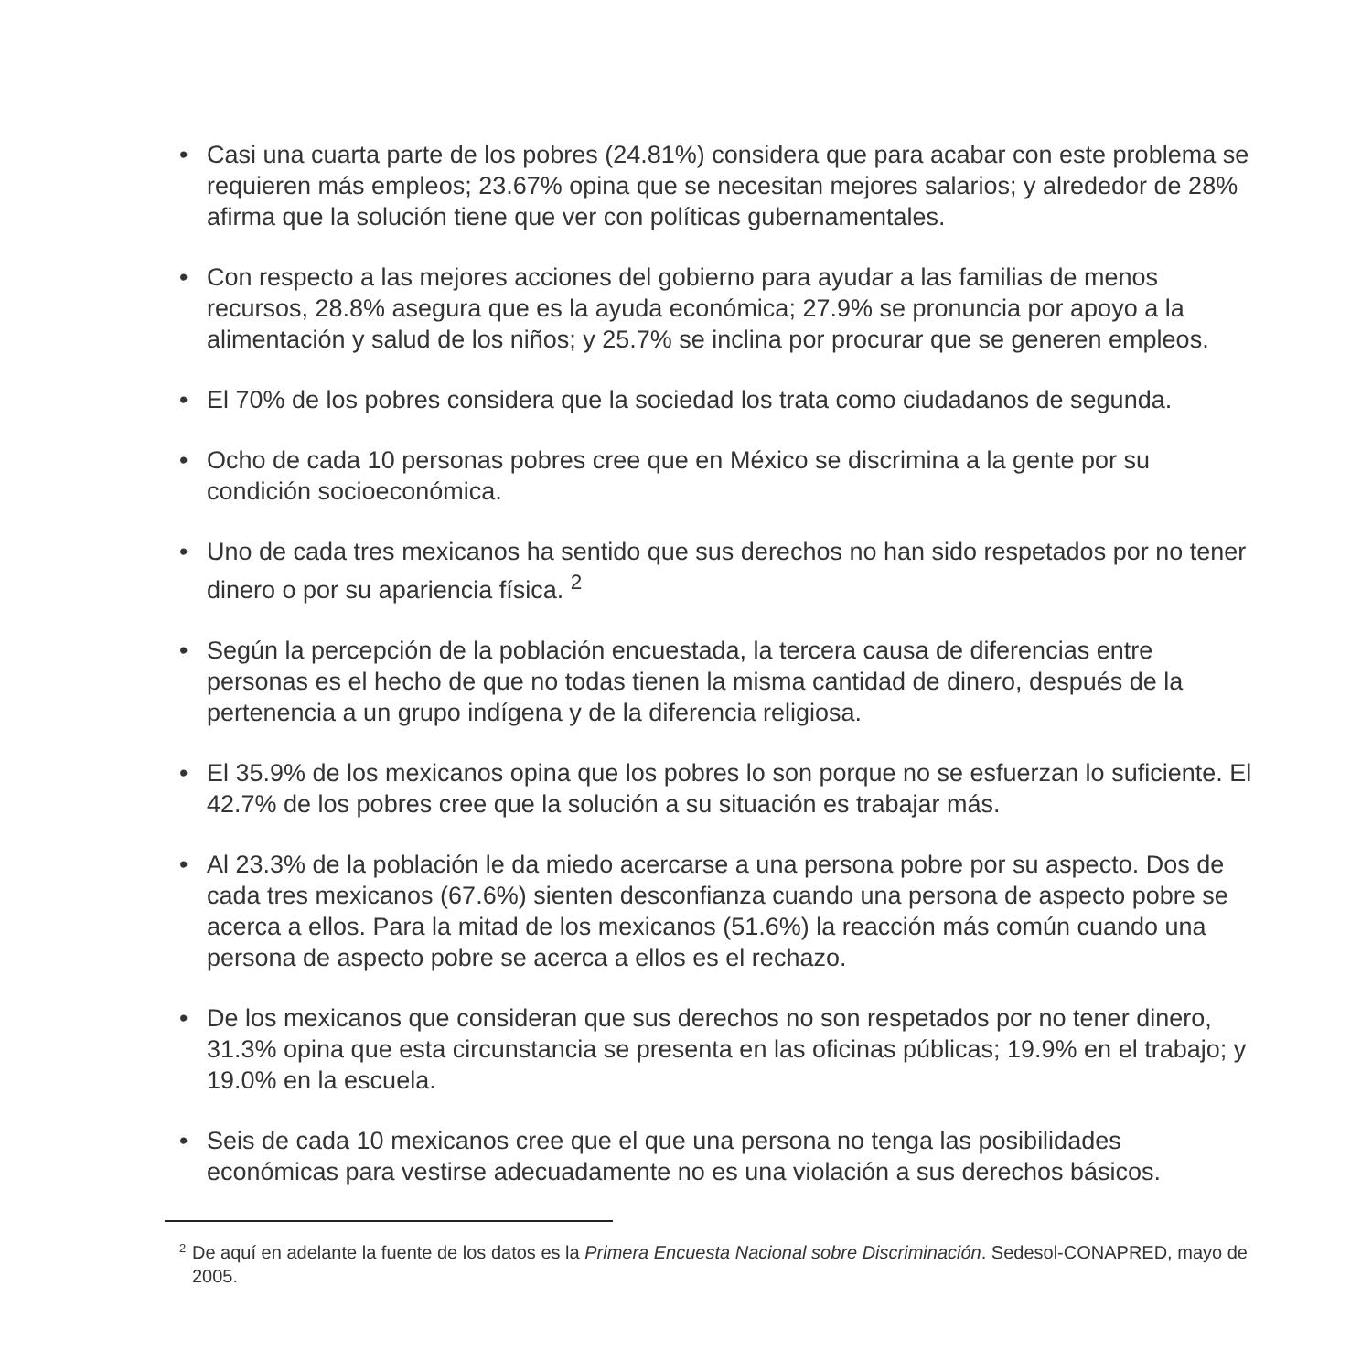• Casi una cuarta parte de los pobres (24.81%) considera que para acabar con este problema se requieren más empleos; 23.67% opina que se necesitan mejores salarios; y alrededor de 28% afirma que la solución tiene que ver con políticas gubernamentales.
• Con respecto a las mejores acciones del gobierno para ayudar a las familias de menos recursos, 28.8% asegura que es la ayuda económica; 27.9% se pronuncia por apoyo a la alimentación y salud de los niños; y 25.7% se inclina por procurar que se generen empleos.
• El 70% de los pobres considera que la sociedad los trata como ciudadanos de segunda.
• Ocho de cada 10 personas pobres cree que en México se discrimina a la gente por su condición socioeconómica.
• Uno de cada tres mexicanos ha sentido que sus derechos no han sido respetados por no tener dinero o por su apariencia física. <sup>2</sup>
• Según la percepción de la población encuestada, la tercera causa de diferencias entre personas es el hecho de que no todas tienen la misma cantidad de dinero, después de la pertenencia a un grupo indígena y de la diferencia religiosa.
• El 35.9% de los mexicanos opina que los pobres lo son porque no se esfuerzan lo suficiente. El 42.7% de los pobres cree que la solución a su situación es trabajar más.
• Al 23.3% de la población le da miedo acercarse a una persona pobre por su aspecto. Dos de cada tres mexicanos (67.6%) sienten desconfianza cuando una persona de aspecto pobre se acerca a ellos. Para la mitad de los mexicanos (51.6%) la reacción más común cuando una persona de aspecto pobre se acerca a ellos es el rechazo.
• De los mexicanos que consideran que sus derechos no son respetados por no tener dinero, 31.3% opina que esta circunstancia se presenta en las oficinas públicas; 19.9% en el trabajo; y 19.0% en la escuela.
• Seis de cada 10 mexicanos cree que el que una persona no tenga las posibilidades económicas para vestirse adecuadamente no es una violación a sus derechos básicos.
<sup>2</sup> De aquí en adelante la fuente de los datos es la Primera Encuesta Nacional sobre Discriminación. Sedesol-CONAPRED, mayo de 2005.